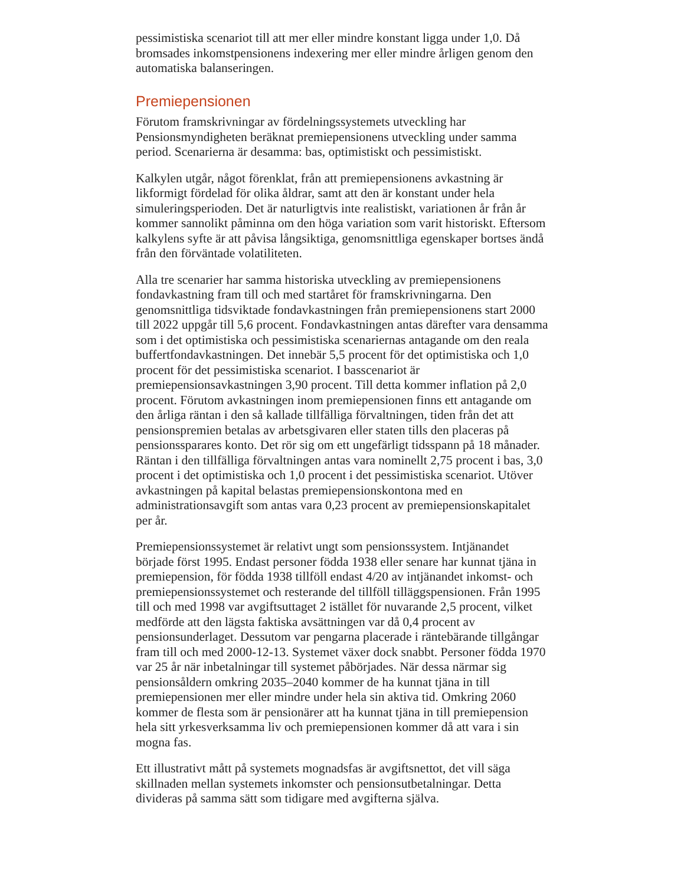pessimistiska scenariot till att mer eller mindre konstant ligga under 1,0. Då bromsades inkomstpensionens indexering mer eller mindre årligen genom den automatiska balanseringen.
Premiepensionen
Förutom framskrivningar av fördelningssystemets utveckling har Pensionsmyndigheten beräknat premiepensionens utveckling under samma period. Scenarierna är desamma: bas, optimistiskt och pessimistiskt.
Kalkylen utgår, något förenklat, från att premiepensionens avkastning är likformigt fördelad för olika åldrar, samt att den är konstant under hela simuleringsperioden. Det är naturligtvis inte realistiskt, variationen år från år kommer sannolikt påminna om den höga variation som varit historiskt. Eftersom kalkylens syfte är att påvisa långsiktiga, genomsnittliga egenskaper bortses ändå från den förväntade volatiliteten.
Alla tre scenarier har samma historiska utveckling av premiepensionens fondavkastning fram till och med startåret för framskrivningarna. Den genomsnittliga tidsviktade fondavkastningen från premiepensionens start 2000 till 2022 uppgår till 5,6 procent. Fondavkastningen antas därefter vara densamma som i det optimistiska och pessimistiska scenariernas antagande om den reala buffertfondavkastningen. Det innebär 5,5 procent för det optimistiska och 1,0 procent för det pessimistiska scenariot. I basscenariot är premiepensionsavkastningen 3,90 procent. Till detta kommer inflation på 2,0 procent. Förutom avkastningen inom premiepensionen finns ett antagande om den årliga räntan i den så kallade tillfälliga förvaltningen, tiden från det att pensionspremien betalas av arbetsgivaren eller staten tills den placeras på pensionssparares konto. Det rör sig om ett ungefärligt tidsspann på 18 månader. Räntan i den tillfälliga förvaltningen antas vara nominellt 2,75 procent i bas, 3,0 procent i det optimistiska och 1,0 procent i det pessimistiska scenariot. Utöver avkastningen på kapital belastas premiepensionskontona med en administrationsavgift som antas vara 0,23 procent av premiepensionskapitalet per år.
Premiepensionssystemet är relativt ungt som pensionssystem. Intjänandet började först 1995. Endast personer födda 1938 eller senare har kunnat tjäna in premiepension, för födda 1938 tillföll endast 4/20 av intjänandet inkomst- och premiepensionssystemet och resterande del tillföll tilläggspensionen. Från 1995 till och med 1998 var avgiftsuttaget 2 istället för nuvarande 2,5 procent, vilket medförde att den lägsta faktiska avsättningen var då 0,4 procent av pensionsunderlaget. Dessutom var pengarna placerade i räntebärande tillgångar fram till och med 2000-12-13. Systemet växer dock snabbt. Personer födda 1970 var 25 år när inbetalningar till systemet påbörjades. När dessa närmar sig pensionsåldern omkring 2035–2040 kommer de ha kunnat tjäna in till premiepensionen mer eller mindre under hela sin aktiva tid. Omkring 2060 kommer de flesta som är pensionärer att ha kunnat tjäna in till premiepension hela sitt yrkesverksamma liv och premiepensionen kommer då att vara i sin mogna fas.
Ett illustrativt mått på systemets mognadsfas är avgiftsnettot, det vill säga skillnaden mellan systemets inkomster och pensionsutbetalningar. Detta divideras på samma sätt som tidigare med avgifterna själva.